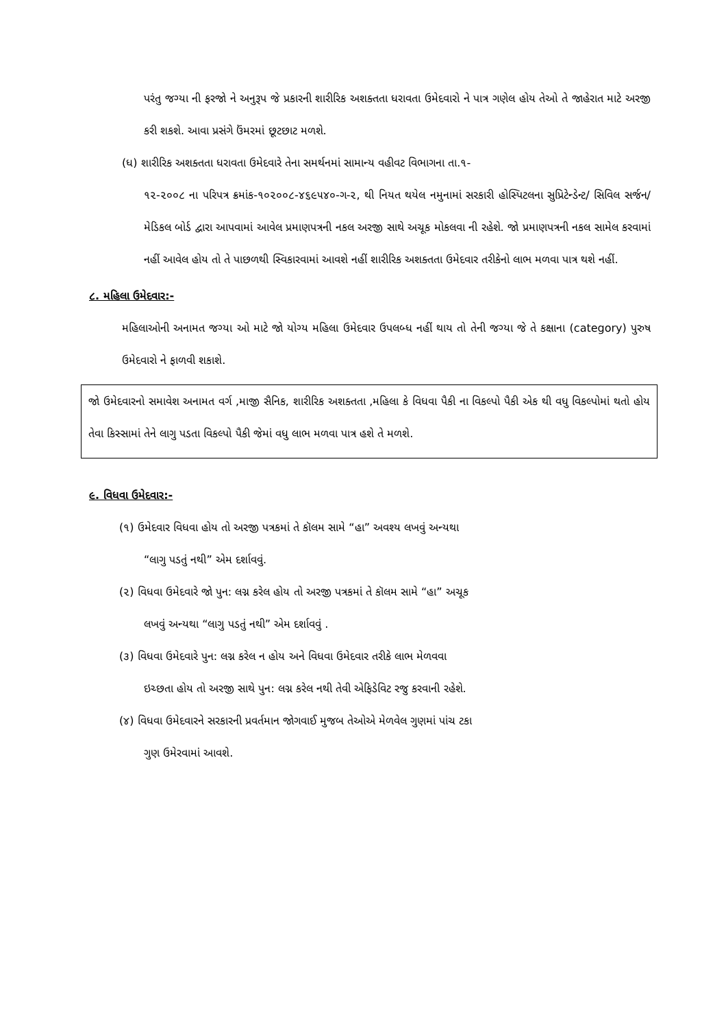પરંતુ જગ્યા ની ફરજો ને અનુરૂપ જે પ્રકારની શારીરિક અશક્તતા ધરાવતા ઉમેદવારો ને પાત્ર ગણેલ હોય તેઓ તે જાહેરાત માટે અરજી કરી શકશે. આવા પ્રસંગે ઉંમરમાં છૂટછાટ મળશે.
(ધ) શારીરિક અશક્તતા ધરાવતા ઉમેદવારે તેના સમર્થનમાં સામાન્ય વહીવટ વિભાગના તા.૧-
૧૨-૨૦૦૮ ના પરિપત્ર ક્રમાંક-૧૦૨૦૦૮-૪૬૯૫૪૦-ગ-૨, થી નિયત થયેલ નમુનામાં સરકારી હોસ્પિટલના સુપ્રિટેન્ડેન્ટ/ સિવિલ સર્જન/ મેડિકલ બોર્ડ દ્વારા આપવામાં આવેલ પ્રમાણપત્રની નકલ અરજી સાથે અચૂક મોકલવા ની રહેશે. જો પ્રમાણપત્રની નકલ સામેલ કરવામાં નહીં આવેલ હોય તો તે પાછળથી સ્વિકારવામાં આવશે નહીં શારીરિક અશક્તતા ઉમેદવાર તરીકેનો લાભ મળવા પાત્ર થશે નહીં.
૮. મહિલા ઉમેદવાર:-
મહિલાઓની અનામત જગ્યા ઓ માટે જો યોગ્ય મહિલા ઉમેદવાર ઉપલબ્ધ નહીં થાય તો તેની જગ્યા જે તે કક્ષાના (category) પુરુષ ઉમેદવારો ને ફાળવી શકાશે.
જો ઉમેદવારનો સમાવેશ અનામત વર્ગ ,માજી સૈનિક, શારીરિક અશક્તતા ,મહિલા કે વિધવા પૈકી ના વિકલ્પો પૈકી એક થી વધુ વિકલ્પોમાં થતો હોય તેવા કિસ્સામાં તેને લાગુ પડતા વિકલ્પો પૈકી જેમાં વધુ લાભ મળવા પાત્ર હશે તે મળશે.
૯. વિધવા ઉમેદવાર:-
(૧) ઉમેદવાર વિધવા હોય તો અરજી પત્રકમાં તે કૉલમ સામે “હા” અવશ્ય લખવું અન્યથા
“લાગુ પડતું નથી” એમ દર્શાવવું.
(૨) વિધવા ઉમેદવારે જો પુન: લગ્ન કરેલ હોય તો અરજી પત્રકમાં તે કૉલમ સામે “હા” અચૂક
લખવું અન્યથા “લાગુ પડતું નથી” એમ દર્શાવવું .
(૩) વિધવા ઉમેદવારે પુન: લગ્ન કરેલ ન હોય અને વિધવા ઉમેદવાર તરીકે લાભ મેળવવા
ઇચ્છતા હોય તો અરજી સાથે પુન: લગ્ન કરેલ નથી તેવી એફિડેવિટ રજુ કરવાની રહેશે.
(૪) વિધવા ઉમેદવારને સરકારની પ્રવર્તમાન જોગવાઈ મુજબ તેઓએ મેળવેલ ગુણમાં પાંચ ટકા
ગુણ ઉમેરવામાં આવશે.